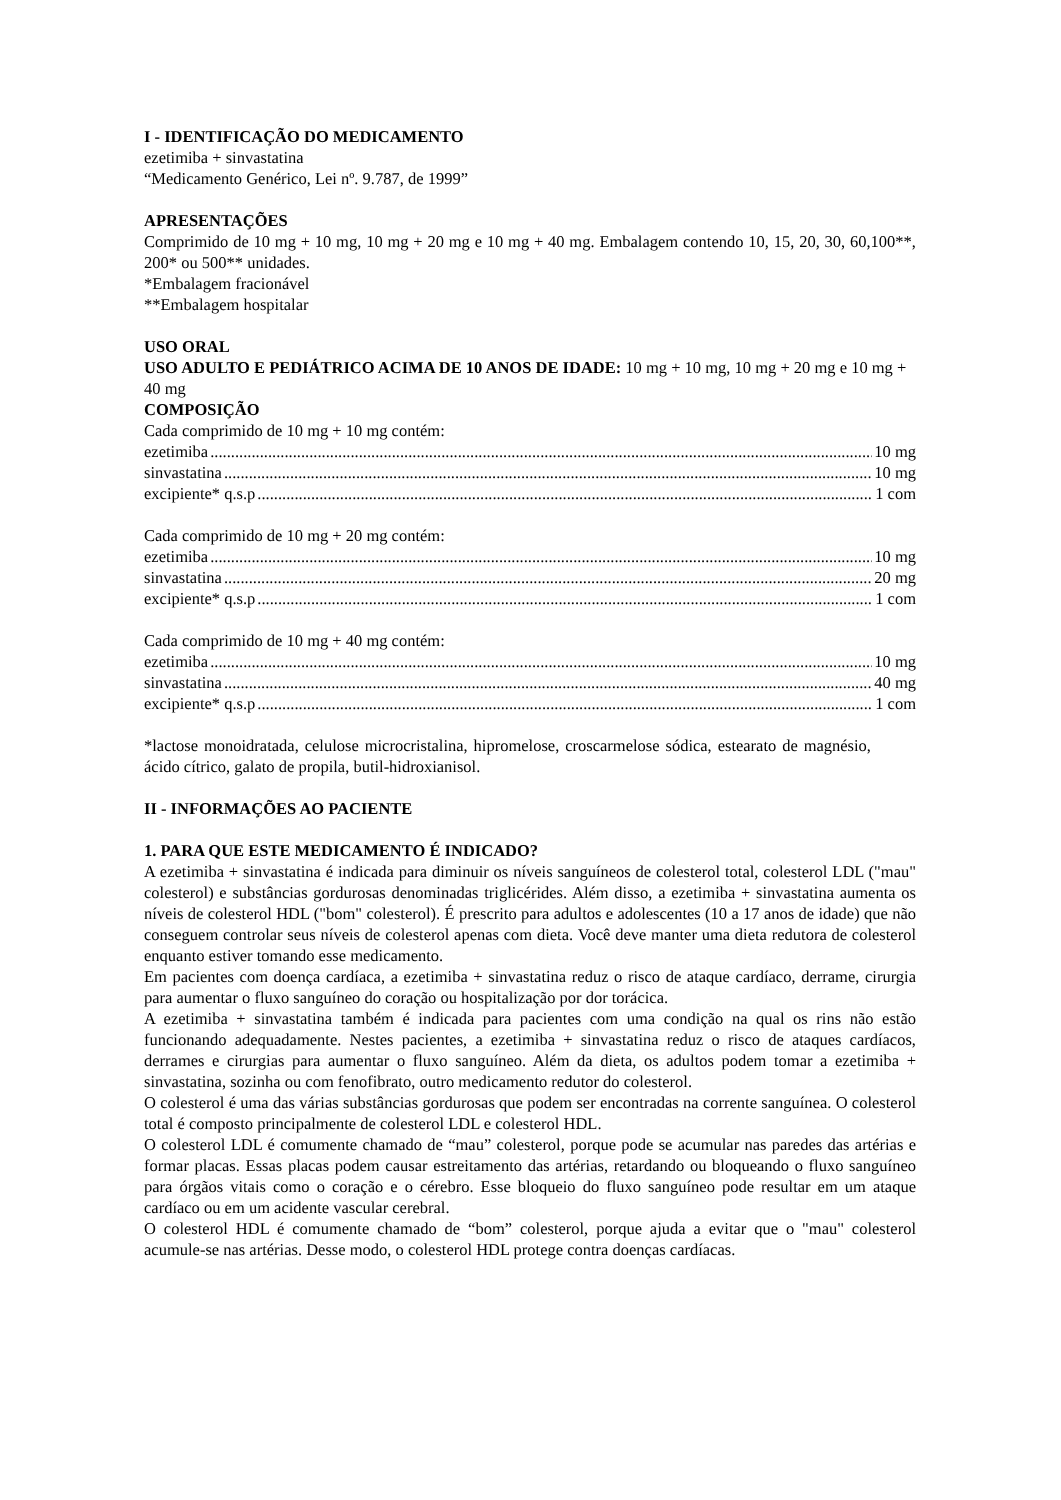I - IDENTIFICAÇÃO DO MEDICAMENTO
ezetimiba + sinvastatina
“Medicamento Genérico, Lei nº. 9.787, de 1999”
APRESENTAÇÕES
Comprimido de 10 mg + 10 mg, 10 mg + 20 mg e 10 mg + 40 mg. Embalagem contendo 10, 15, 20, 30, 60,100**, 200* ou 500** unidades.
*Embalagem fracionável
**Embalagem hospitalar
USO ORAL
USO ADULTO E PEDIÁTRICO ACIMA DE 10 ANOS DE IDADE: 10 mg + 10 mg, 10 mg + 20 mg e 10 mg + 40 mg
COMPOSIÇÃO
Cada comprimido de 10 mg + 10 mg contém:
ezetimiba 10 mg
sinvastatina 10 mg
excipiente* q.s.p 1 com
Cada comprimido de 10 mg + 20 mg contém:
ezetimiba 10 mg
sinvastatina 20 mg
excipiente* q.s.p 1 com
Cada comprimido de 10 mg + 40 mg contém:
ezetimiba 10 mg
sinvastatina 40 mg
excipiente* q.s.p 1 com
*lactose monoidratada, celulose microcristalina, hipromelose, croscarmelose sódica, estearato de magnésio, ácido cítrico, galato de propila, butil-hidroxianisol.
II - INFORMAÇÕES AO PACIENTE
1. PARA QUE ESTE MEDICAMENTO É INDICADO?
A ezetimiba + sinvastatina é indicada para diminuir os níveis sanguíneos de colesterol total, colesterol LDL ("mau" colesterol) e substâncias gordurosas denominadas triglicérides. Além disso, a ezetimiba + sinvastatina aumenta os níveis de colesterol HDL ("bom" colesterol). É prescrito para adultos e adolescentes (10 a 17 anos de idade) que não conseguem controlar seus níveis de colesterol apenas com dieta. Você deve manter uma dieta redutora de colesterol enquanto estiver tomando esse medicamento.
Em pacientes com doença cardíaca, a ezetimiba + sinvastatina reduz o risco de ataque cardíaco, derrame, cirurgia para aumentar o fluxo sanguíneo do coração ou hospitalização por dor torácica.
A ezetimiba + sinvastatina também é indicada para pacientes com uma condição na qual os rins não estão funcionando adequadamente. Nestes pacientes, a ezetimiba + sinvastatina reduz o risco de ataques cardíacos, derrames e cirurgias para aumentar o fluxo sanguíneo. Além da dieta, os adultos podem tomar a ezetimiba + sinvastatina, sozinha ou com fenofibrato, outro medicamento redutor do colesterol.
O colesterol é uma das várias substâncias gordurosas que podem ser encontradas na corrente sanguínea. O colesterol total é composto principalmente de colesterol LDL e colesterol HDL.
O colesterol LDL é comumente chamado de “mau” colesterol, porque pode se acumular nas paredes das artérias e formar placas. Essas placas podem causar estreitamento das artérias, retardando ou bloqueando o fluxo sanguíneo para órgãos vitais como o coração e o cérebro. Esse bloqueio do fluxo sanguíneo pode resultar em um ataque cardíaco ou em um acidente vascular cerebral.
O colesterol HDL é comumente chamado de “bom” colesterol, porque ajuda a evitar que o "mau" colesterol acumule-se nas artérias. Desse modo, o colesterol HDL protege contra doenças cardíacas.